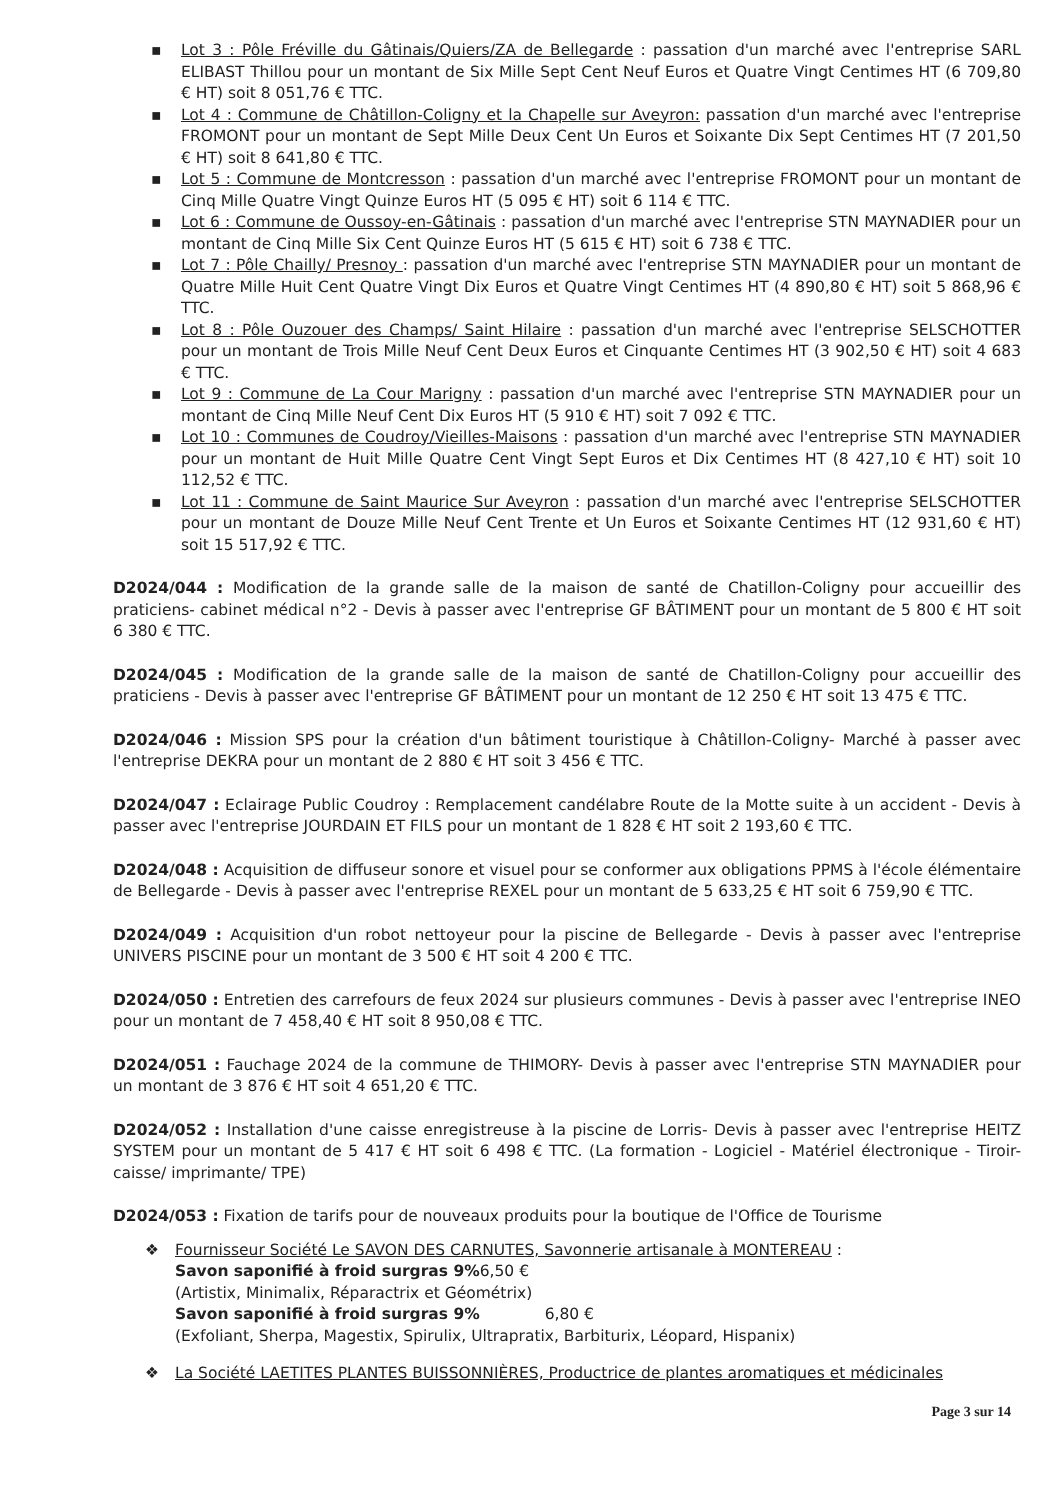▪ Lot 3 : Pôle Fréville du Gâtinais/Quiers/ZA de Bellegarde : passation d'un marché avec l'entreprise SARL ELIBAST Thillou pour un montant de Six Mille Sept Cent Neuf Euros et Quatre Vingt Centimes HT (6 709,80 € HT) soit 8 051,76 € TTC.
▪ Lot 4 : Commune de Châtillon-Coligny et la Chapelle sur Aveyron: passation d'un marché avec l'entreprise FROMONT pour un montant de Sept Mille Deux Cent Un Euros et Soixante Dix Sept Centimes HT (7 201,50 € HT) soit 8 641,80 € TTC.
▪ Lot 5 : Commune de Montcresson : passation d'un marché avec l'entreprise FROMONT pour un montant de Cinq Mille Quatre Vingt Quinze Euros HT (5 095 € HT) soit 6 114 € TTC.
▪ Lot 6 : Commune de Oussoy-en-Gâtinais : passation d'un marché avec l'entreprise STN MAYNADIER pour un montant de Cinq Mille Six Cent Quinze Euros HT (5 615 € HT) soit 6 738 € TTC.
▪ Lot 7 : Pôle Chailly/ Presnoy : passation d'un marché avec l'entreprise STN MAYNADIER pour un montant de Quatre Mille Huit Cent Quatre Vingt Dix Euros et Quatre Vingt Centimes HT (4 890,80 € HT) soit 5 868,96 € TTC.
▪ Lot 8 : Pôle Ouzouer des Champs/ Saint Hilaire : passation d'un marché avec l'entreprise SELSCHOTTER pour un montant de Trois Mille Neuf Cent Deux Euros et Cinquante Centimes HT (3 902,50 € HT) soit 4 683 € TTC.
▪ Lot 9 : Commune de La Cour Marigny : passation d'un marché avec l'entreprise STN MAYNADIER pour un montant de Cinq Mille Neuf Cent Dix Euros HT (5 910 € HT) soit 7 092 € TTC.
▪ Lot 10 : Communes de Coudroy/Vieilles-Maisons : passation d'un marché avec l'entreprise STN MAYNADIER pour un montant de Huit Mille Quatre Cent Vingt Sept Euros et Dix Centimes HT (8 427,10 € HT) soit 10 112,52 € TTC.
▪ Lot 11 : Commune de Saint Maurice Sur Aveyron : passation d'un marché avec l'entreprise SELSCHOTTER pour un montant de Douze Mille Neuf Cent Trente et Un Euros et Soixante Centimes HT (12 931,60 € HT) soit 15 517,92 € TTC.
D2024/044 : Modification de la grande salle de la maison de santé de Chatillon-Coligny pour accueillir des praticiens- cabinet médical n°2 - Devis à passer avec l'entreprise GF BÂTIMENT pour un montant de 5 800 € HT soit 6 380 € TTC.
D2024/045 : Modification de la grande salle de la maison de santé de Chatillon-Coligny pour accueillir des praticiens - Devis à passer avec l'entreprise GF BÂTIMENT pour un montant de 12 250 € HT soit 13 475 € TTC.
D2024/046 : Mission SPS pour la création d'un bâtiment touristique à Châtillon-Coligny- Marché à passer avec l'entreprise DEKRA pour un montant de 2 880 € HT soit 3 456 € TTC.
D2024/047 : Eclairage Public Coudroy : Remplacement candélabre Route de la Motte suite à un accident - Devis à passer avec l'entreprise JOURDAIN ET FILS pour un montant de 1 828 € HT soit 2 193,60 € TTC.
D2024/048 : Acquisition de diffuseur sonore et visuel pour se conformer aux obligations PPMS à l'école élémentaire de Bellegarde - Devis à passer avec l'entreprise REXEL pour un montant de 5 633,25 € HT soit 6 759,90 € TTC.
D2024/049 : Acquisition d'un robot nettoyeur pour la piscine de Bellegarde - Devis à passer avec l'entreprise UNIVERS PISCINE pour un montant de 3 500 € HT soit 4 200 € TTC.
D2024/050 : Entretien des carrefours de feux 2024 sur plusieurs communes - Devis à passer avec l'entreprise INEO pour un montant de 7 458,40 € HT soit 8 950,08 € TTC.
D2024/051 : Fauchage 2024 de la commune de THIMORY- Devis à passer avec l'entreprise STN MAYNADIER pour un montant de 3 876 € HT soit 4 651,20 € TTC.
D2024/052 : Installation d'une caisse enregistreuse à la piscine de Lorris- Devis à passer avec l'entreprise HEITZ SYSTEM pour un montant de 5 417 € HT soit 6 498 € TTC. (La formation - Logiciel - Matériel électronique - Tiroir-caisse/ imprimante/ TPE)
D2024/053 : Fixation de tarifs pour de nouveaux produits pour la boutique de l'Office de Tourisme
❖ Fournisseur Société Le SAVON DES CARNUTES, Savonnerie artisanale à MONTEREAU :
Savon saponifié à froid surgras 9% 6,50 €
(Artistix, Minimalix, Réparactrix et Géométrix)
Savon saponifié à froid surgras 9% 6,80 €
(Exfoliant, Sherpa, Magestix, Spirulix, Ultrapratix, Barbiturix, Léopard, Hispanix)
❖ La Société LAETITES PLANTES BUISSONNIÈRES, Productrice de plantes aromatiques et médicinales
Page 3 sur 14